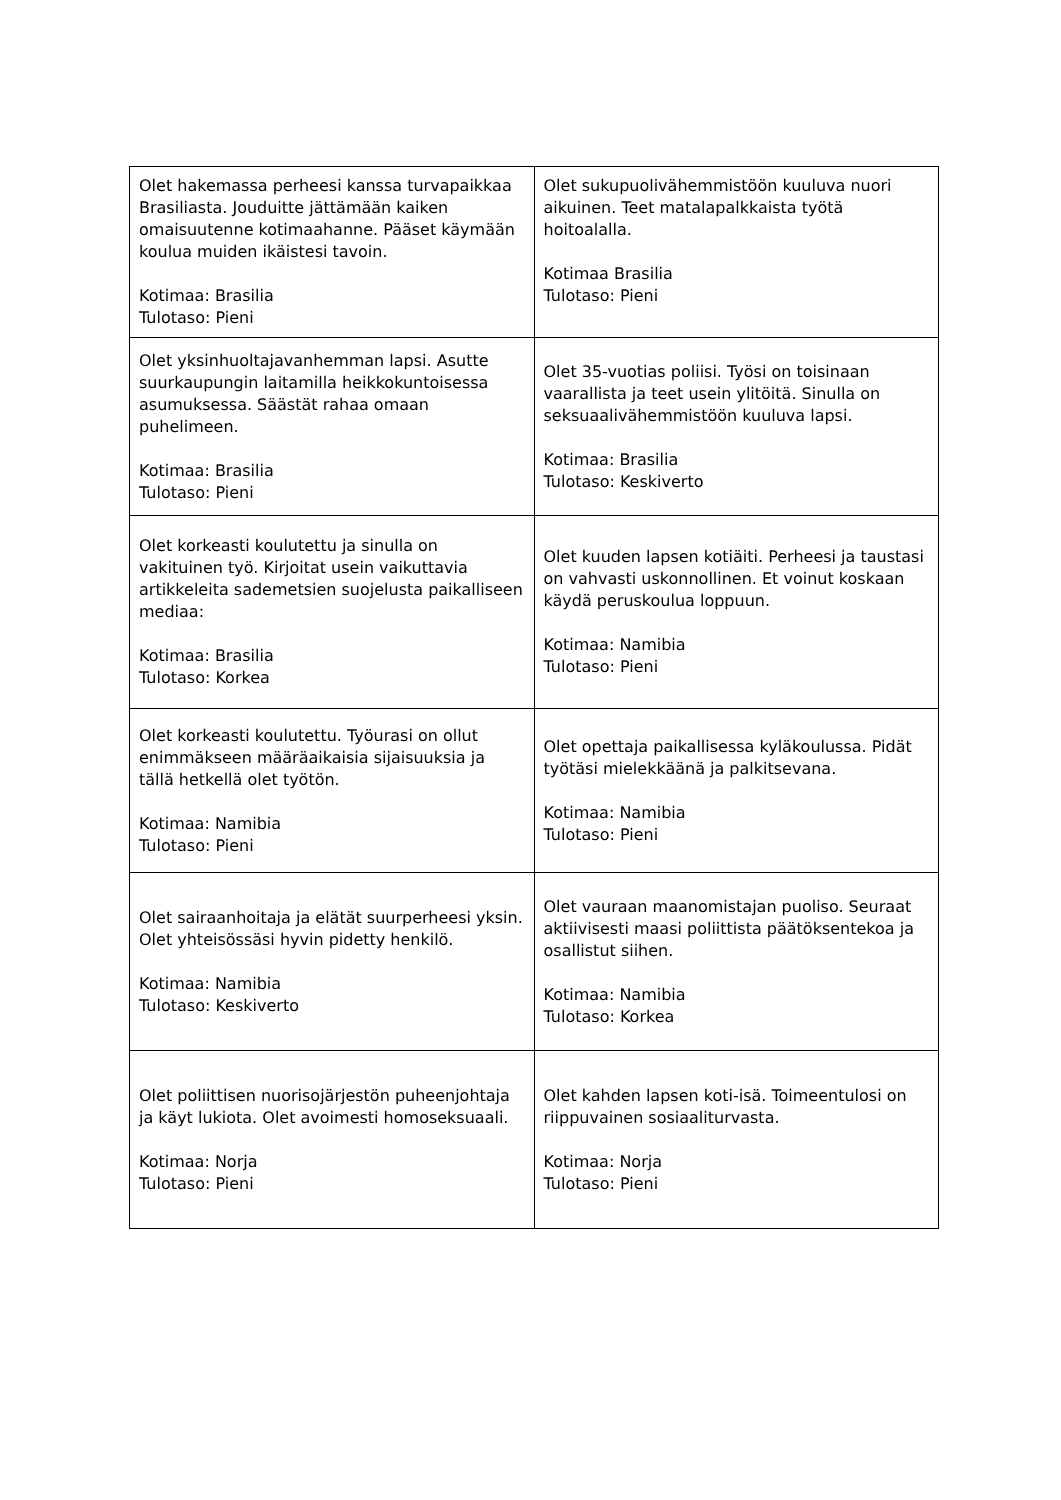| Olet hakemassa perheesi kanssa turvapaikkaa Brasiliasta. Jouduitte jättämään kaiken omaisuutenne kotimaahanne. Pääset käymään koulua muiden ikäistesi tavoin. Kotimaa: Brasilia Tulotaso: Pieni | Olet sukupuolivähemmistöön kuuluva nuori aikuinen. Teet matalapalkkaista työtä hoitoalalla. Kotimaa Brasilia Tulotaso: Pieni |
| Olet yksinhuoltajavanhemman lapsi. Asutte suurkaupungin laitamilla heikkokuntoisessa asumuksessa. Säästät rahaa omaan puhelimeen. Kotimaa: Brasilia Tulotaso: Pieni | Olet 35-vuotias poliisi. Työsi on toisinaan vaarallista ja teet usein ylitöitä. Sinulla on seksuaalivähemmistöön kuuluva lapsi. Kotimaa: Brasilia Tulotaso: Keskiverto |
| Olet korkeasti koulutettu ja sinulla on vakituinen työ. Kirjoitat usein vaikuttavia artikkeleita sademetsien suojelusta paikalliseen mediaa: Kotimaa: Brasilia Tulotaso: Korkea | Olet kuuden lapsen kotiäiti. Perheesi ja taustasi on vahvasti uskonnollinen. Et voinut koskaan käydä peruskoulua loppuun. Kotimaa: Namibia Tulotaso: Pieni |
| Olet korkeasti koulutettu. Työurasi on ollut enimmäkseen määräaikaisia sijaisuuksia ja tällä hetkellä olet työtön. Kotimaa: Namibia Tulotaso: Pieni | Olet opettaja paikallisessa kyläkoulussa. Pidät työtäsi mielekkäänä ja palkitsevana. Kotimaa: Namibia Tulotaso: Pieni |
| Olet sairaanhoitaja ja elätät suurperheesi yksin. Olet yhteisössäsi hyvin pidetty henkilö. Kotimaa: Namibia Tulotaso: Keskiverto | Olet vauraan maanomistajan puoliso. Seuraat aktiivisesti maasi poliittista päätöksentekoa ja osallistut siihen. Kotimaa: Namibia Tulotaso: Korkea |
| Olet poliittisen nuorisojärjestön puheenjohtaja ja käyt lukiota. Olet avoimesti homoseksuaali. Kotimaa: Norja Tulotaso: Pieni | Olet kahden lapsen koti-isä. Toimeentulosi on riippuvainen sosiaaliturvasta. Kotimaa: Norja Tulotaso: Pieni |